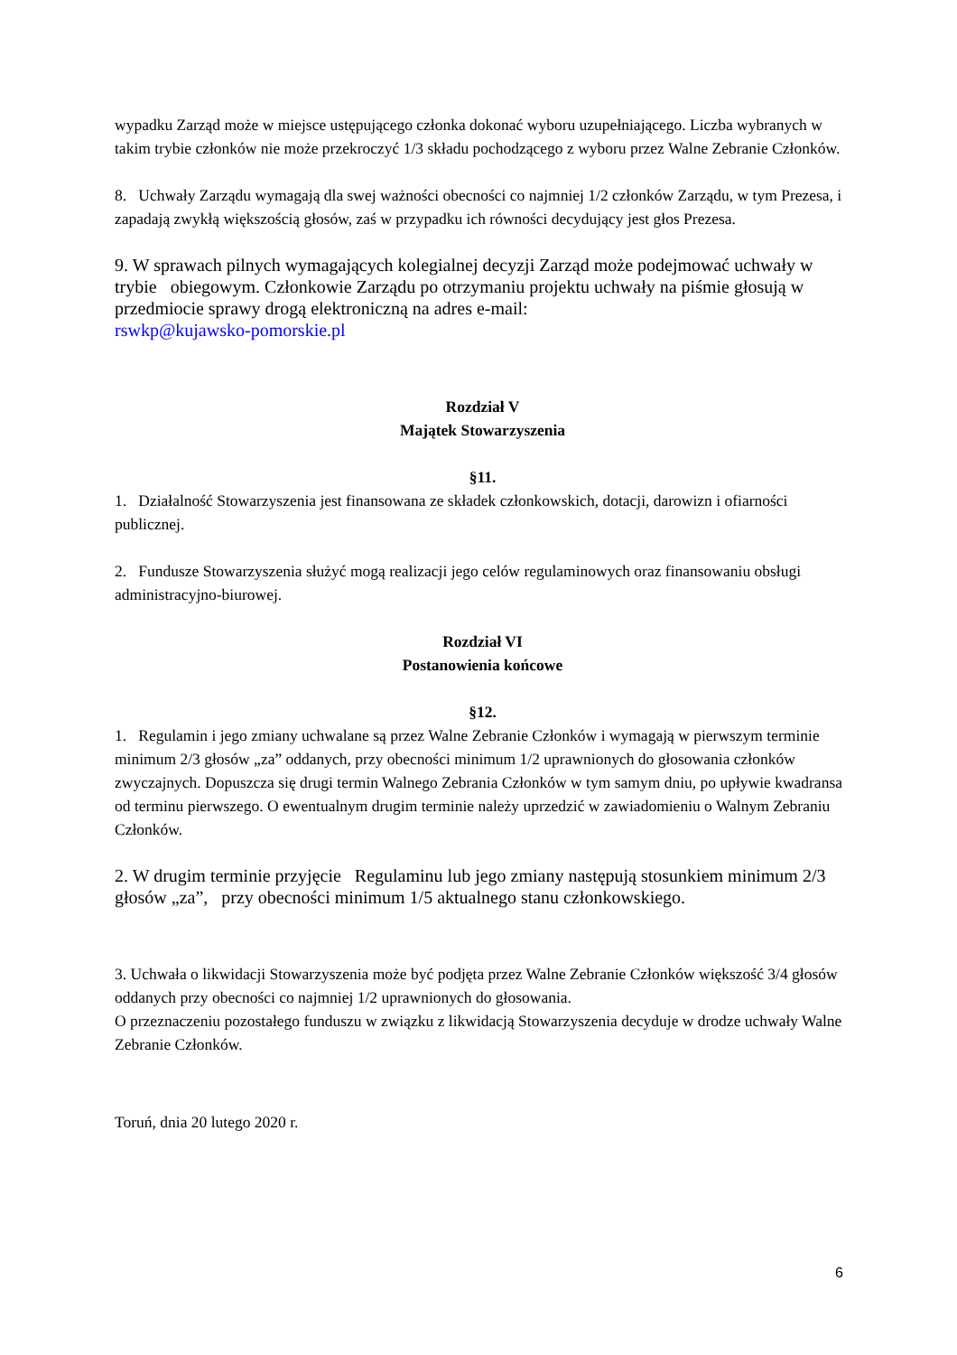wypadku Zarząd może w miejsce ustępującego członka dokonać wyboru uzupełniającego. Liczba wybranych w takim trybie członków nie może przekroczyć 1/3 składu pochodzącego z wyboru przez Walne Zebranie Członków.
8. Uchwały Zarządu wymagają dla swej ważności obecności co najmniej 1/2 członków Zarządu, w tym Prezesa, i zapadają zwykłą większością głosów, zaś w przypadku ich równości decydujący jest głos Prezesa.
9. W sprawach pilnych wymagających kolegialnej decyzji Zarząd może podejmować uchwały w trybie obiegowym. Członkowie Zarządu po otrzymaniu projektu uchwały na piśmie głosują w przedmiocie sprawy drogą elektroniczną na adres e-mail:
rswkp@kujawsko-pomorskie.pl
Rozdział V
Majątek Stowarzyszenia
§11.
1. Działalność Stowarzyszenia jest finansowana ze składek członkowskich, dotacji, darowizn i ofiarności publicznej.
2. Fundusze Stowarzyszenia służyć mogą realizacji jego celów regulaminowych oraz finansowaniu obsługi administracyjno-biurowej.
Rozdział VI
Postanowienia końcowe
§12.
1. Regulamin i jego zmiany uchwalane są przez Walne Zebranie Członków i wymagają w pierwszym terminie minimum 2/3 głosów „za” oddanych, przy obecności minimum 1/2 uprawnionych do głosowania członków zwyczajnych. Dopuszcza się drugi termin Walnego Zebrania Członków w tym samym dniu, po upływie kwadransa od terminu pierwszego. O ewentualnym drugim terminie należy uprzedzić w zawiadomieniu o Walnym Zebraniu Członków.
2. W drugim terminie przyjęcie Regulaminu lub jego zmiany następują stosunkiem minimum 2/3 głosów „za”, przy obecności minimum 1/5 aktualnego stanu członkowskiego.
3. Uchwała o likwidacji Stowarzyszenia może być podjęta przez Walne Zebranie Członków większość 3/4 głosów oddanych przy obecności co najmniej 1/2 uprawnionych do głosowania.
O przeznaczeniu pozostałego funduszu w związku z likwidacją Stowarzyszenia decyduje w drodze uchwały Walne Zebranie Członków.
Toruń, dnia 20 lutego 2020 r.
6